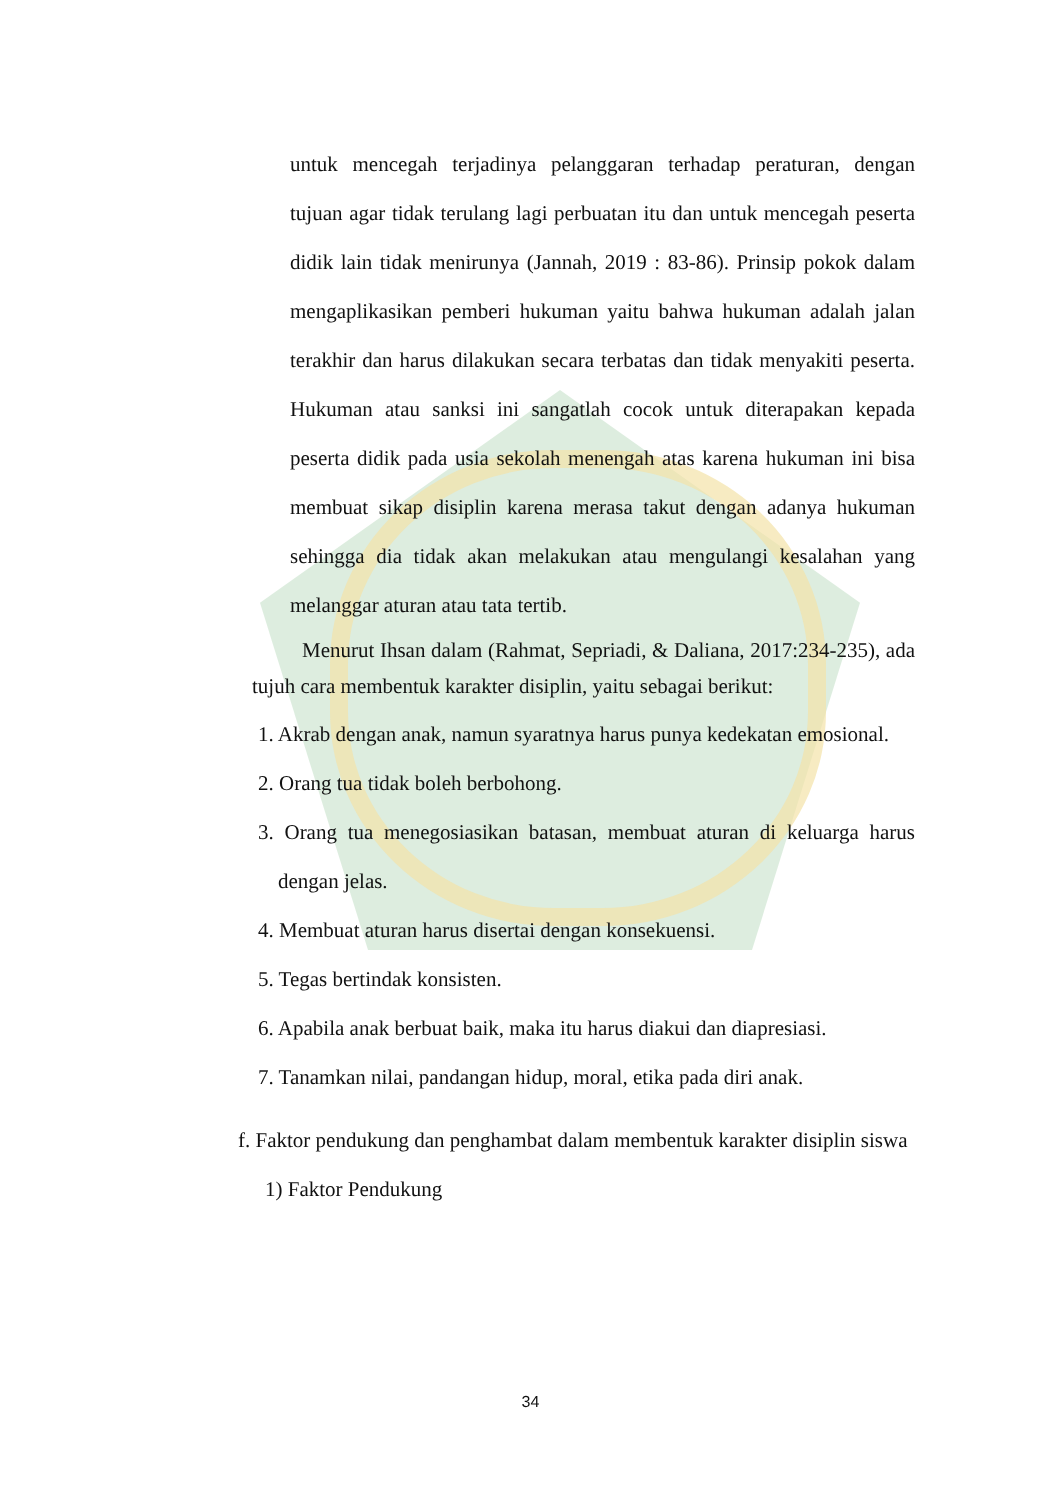untuk mencegah terjadinya pelanggaran terhadap peraturan, dengan tujuan agar tidak terulang lagi perbuatan itu dan untuk mencegah peserta didik lain tidak menirunya (Jannah, 2019 : 83-86). Prinsip pokok dalam mengaplikasikan pemberi hukuman yaitu bahwa hukuman adalah jalan terakhir dan harus dilakukan secara terbatas dan tidak menyakiti peserta. Hukuman atau sanksi ini sangatlah cocok untuk diterapakan kepada peserta didik pada usia sekolah menengah atas karena hukuman ini bisa membuat sikap disiplin karena merasa takut dengan adanya hukuman sehingga dia tidak akan melakukan atau mengulangi kesalahan yang melanggar aturan atau tata tertib.
Menurut Ihsan dalam (Rahmat, Sepriadi, & Daliana, 2017:234-235), ada tujuh cara membentuk karakter disiplin, yaitu sebagai berikut:
1. Akrab dengan anak, namun syaratnya harus punya kedekatan emosional.
2. Orang tua tidak boleh berbohong.
3. Orang tua menegosiasikan batasan, membuat aturan di keluarga harus dengan jelas.
4. Membuat aturan harus disertai dengan konsekuensi.
5. Tegas bertindak konsisten.
6. Apabila anak berbuat baik, maka itu harus diakui dan diapresiasi.
7. Tanamkan nilai, pandangan hidup, moral, etika pada diri anak.
f. Faktor pendukung dan penghambat dalam membentuk karakter disiplin siswa
1) Faktor Pendukung
34